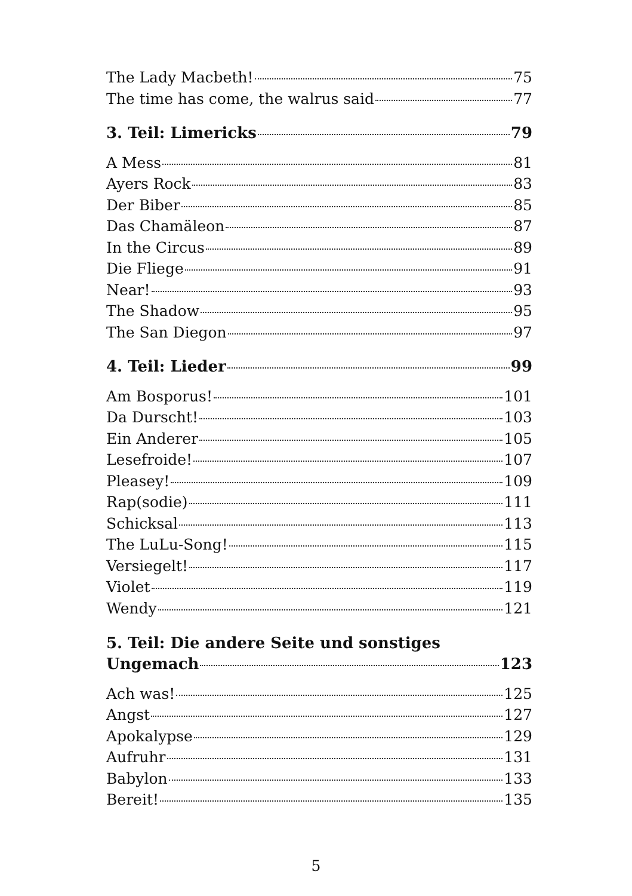The Lady Macbeth! 75
The time has come, the walrus said 77
3. Teil: Limericks 79
A Mess 81
Ayers Rock 83
Der Biber 85
Das Chamäleon 87
In the Circus 89
Die Fliege 91
Near! 93
The Shadow 95
The San Diegon 97
4. Teil: Lieder 99
Am Bosporus! 101
Da Durscht! 103
Ein Anderer 105
Lesefroide! 107
Pleasey! 109
Rap(sodie) 111
Schicksal 113
The LuLu-Song! 115
Versiegelt! 117
Violet 119
Wendy 121
5. Teil: Die andere Seite und sonstiges
Ungemach 123
Ach was! 125
Angst 127
Apokalypse 129
Aufruhr 131
Babylon 133
Bereit! 135
5